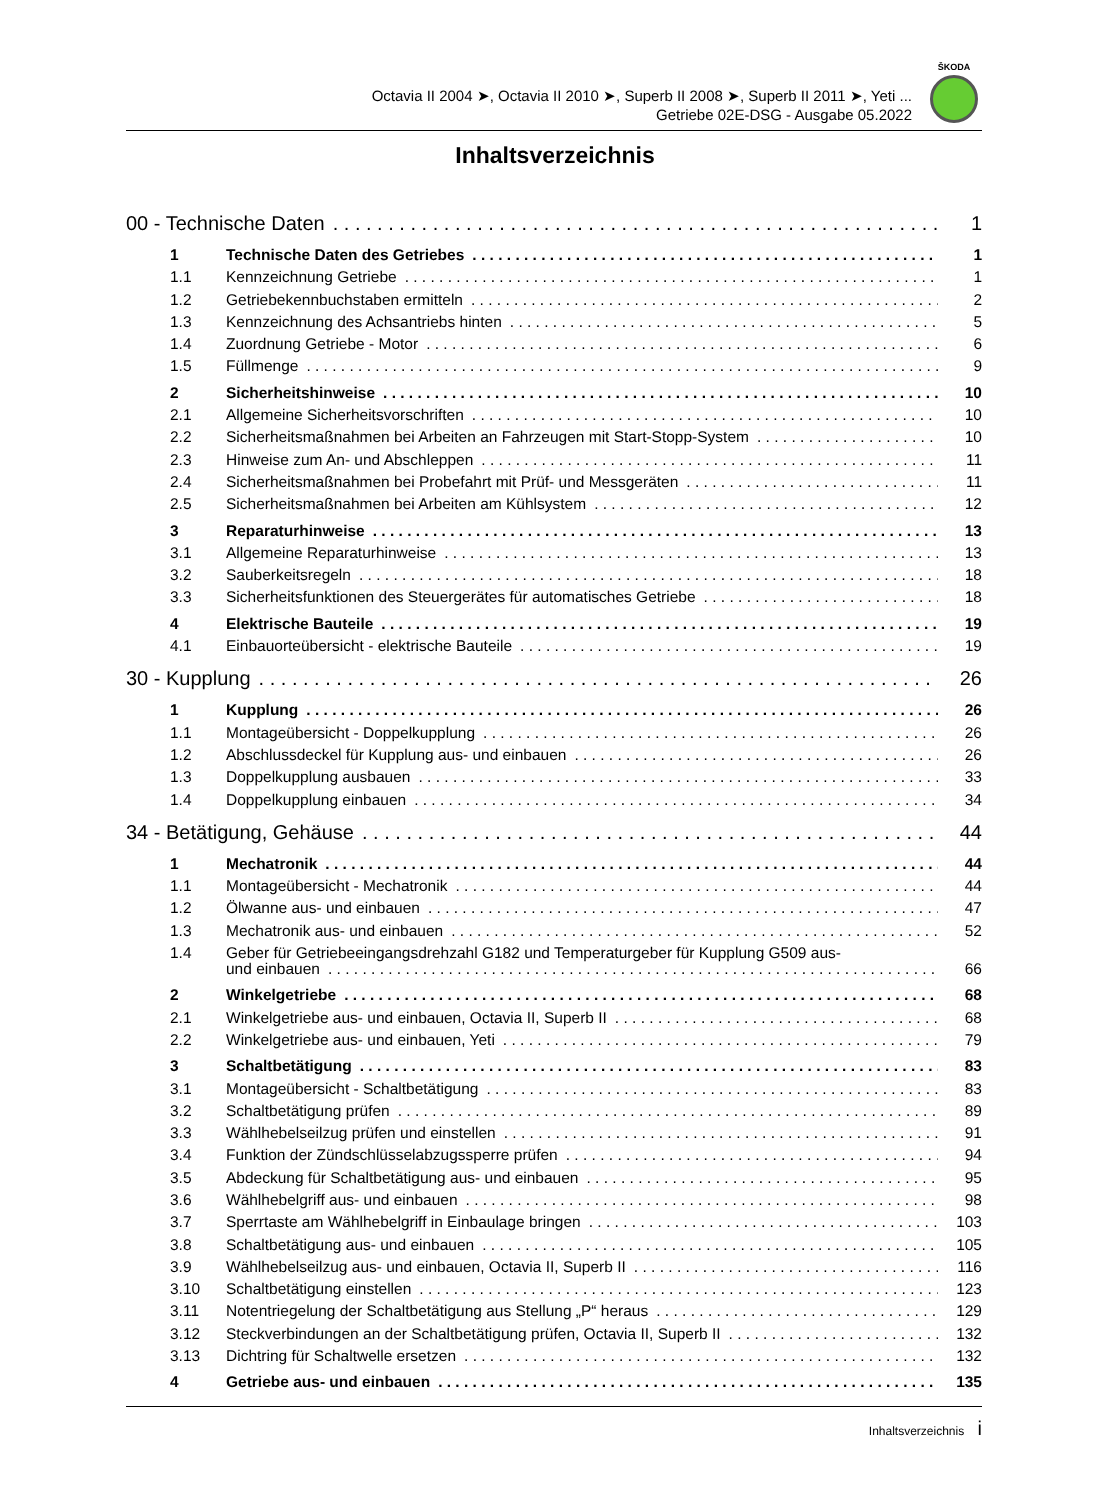Octavia II 2004 ➤, Octavia II 2010 ➤, Superb II 2008 ➤, Superb II 2011 ➤, Yeti ...
Getriebe 02E-DSG - Ausgabe 05.2022
ŠKODA
Inhaltsverzeichnis
00 - Technische Daten 1
1 Technische Daten des Getriebes 1
1.1 Kennzeichnung Getriebe 1
1.2 Getriebekennbuchstaben ermitteln 2
1.3 Kennzeichnung des Achsantriebs hinten 5
1.4 Zuordnung Getriebe - Motor 6
1.5 Füllmenge 9
2 Sicherheitshinweise 10
2.1 Allgemeine Sicherheitsvorschriften 10
2.2 Sicherheitsmaßnahmen bei Arbeiten an Fahrzeugen mit Start-Stopp-System 10
2.3 Hinweise zum An- und Abschleppen 11
2.4 Sicherheitsmaßnahmen bei Probefahrt mit Prüf- und Messgeräten 11
2.5 Sicherheitsmaßnahmen bei Arbeiten am Kühlsystem 12
3 Reparaturhinweise 13
3.1 Allgemeine Reparaturhinweise 13
3.2 Sauberkeitsregeln 18
3.3 Sicherheitsfunktionen des Steuergerätes für automatisches Getriebe 18
4 Elektrische Bauteile 19
4.1 Einbauorteübersicht - elektrische Bauteile 19
30 - Kupplung 26
1 Kupplung 26
1.1 Montageübersicht - Doppelkupplung 26
1.2 Abschlussdeckel für Kupplung aus- und einbauen 26
1.3 Doppelkupplung ausbauen 33
1.4 Doppelkupplung einbauen 34
34 - Betätigung, Gehäuse 44
1 Mechatronik 44
1.1 Montageübersicht - Mechatronik 44
1.2 Ölwanne aus- und einbauen 47
1.3 Mechatronik aus- und einbauen 52
1.4 Geber für Getriebeeingangsdrehzahl G182 und Temperaturgeber für Kupplung G509 aus-
und einbauen 66
2 Winkelgetriebe 68
2.1 Winkelgetriebe aus- und einbauen, Octavia II, Superb II 68
2.2 Winkelgetriebe aus- und einbauen, Yeti 79
3 Schaltbetätigung 83
3.1 Montageübersicht - Schaltbetätigung 83
3.2 Schaltbetätigung prüfen 89
3.3 Wählhebelseilzug prüfen und einstellen 91
3.4 Funktion der Zündschlüsselabzugssperre prüfen 94
3.5 Abdeckung für Schaltbetätigung aus- und einbauen 95
3.6 Wählhebelgriff aus- und einbauen 98
3.7 Sperrtaste am Wählhebelgriff in Einbaulage bringen 103
3.8 Schaltbetätigung aus- und einbauen 105
3.9 Wählhebelseilzug aus- und einbauen, Octavia II, Superb II 116
3.10 Schaltbetätigung einstellen 123
3.11 Notentriegelung der Schaltbetätigung aus Stellung „P“ heraus 129
3.12 Steckverbindungen an der Schaltbetätigung prüfen, Octavia II, Superb II 132
3.13 Dichtring für Schaltwelle ersetzen 132
4 Getriebe aus- und einbauen 135
Inhaltsverzeichnis i